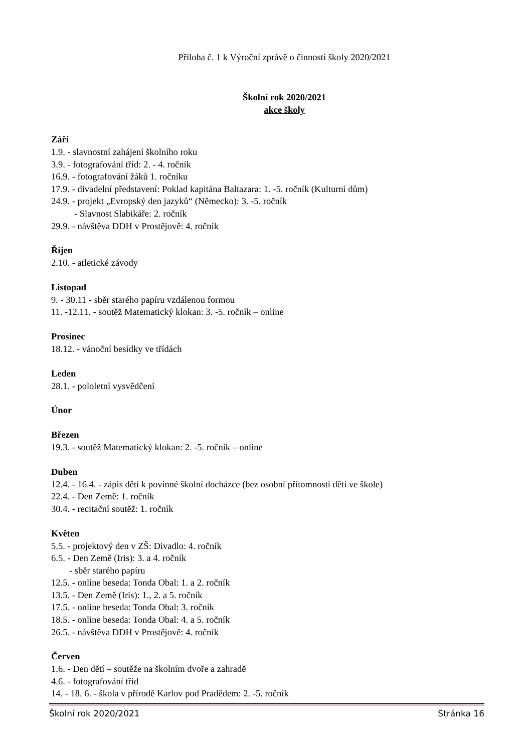Příloha č. 1 k Výroční zprávě o činnosti školy 2020/2021
Školní rok 2020/2021
akce školy
Září
1.9. - slavnostní zahájení školního roku
3.9. - fotografování tříd: 2. - 4. ročník
16.9. - fotografování žáků 1. ročníku
17.9. - divadelní představení: Poklad kapitána Baltazara: 1. -5. ročník (Kulturní dům)
24.9. - projekt „Evropský den jazyků“ (Německo): 3. -5. ročník
- Slavnost Slabikáře: 2. ročník
29.9. - návštěva DDH v Prostějově: 4. ročník
Říjen
2.10. - atletické závody
Listopad
9. - 30.11 - sběr starého papíru vzdálenou formou
11. -12.11. - soutěž Matematický klokan: 3. -5. ročník – online
Prosinec
18.12. - vánoční besídky ve třídách
Leden
28.1. - pololetní vysvědčení
Únor
Březen
19.3. - soutěž Matematický klokan: 2. -5. ročník – online
Duben
12.4. - 16.4. - zápis dětí k povinné školní docházce (bez osobní přítomnosti dětí ve škole)
22.4. - Den Země: 1. ročník
30.4. - recitační soutěž: 1. ročník
Květen
5.5. - projektový den v ZŠ: Divadlo: 4. ročník
6.5. - Den Země (Iris): 3. a 4. ročník
- sběr starého papíru
12.5. - online beseda: Tonda Obal: 1. a 2. ročník
13.5. - Den Země (Iris): 1., 2. a 5. ročník
17.5. - online beseda: Tonda Obal: 3. ročník
18.5. - online beseda: Tonda Obal: 4. a 5. ročník
26.5. - návštěva DDH v Prostějově: 4. ročník
Červen
1.6. - Den dětí – soutěže na školním dvoře a zahradě
4.6. - fotografování tříd
14. - 18. 6. - škola v přírodě Karlov pod Pradědem: 2. -5. ročník
Školní rok 2020/2021 Stránka 16